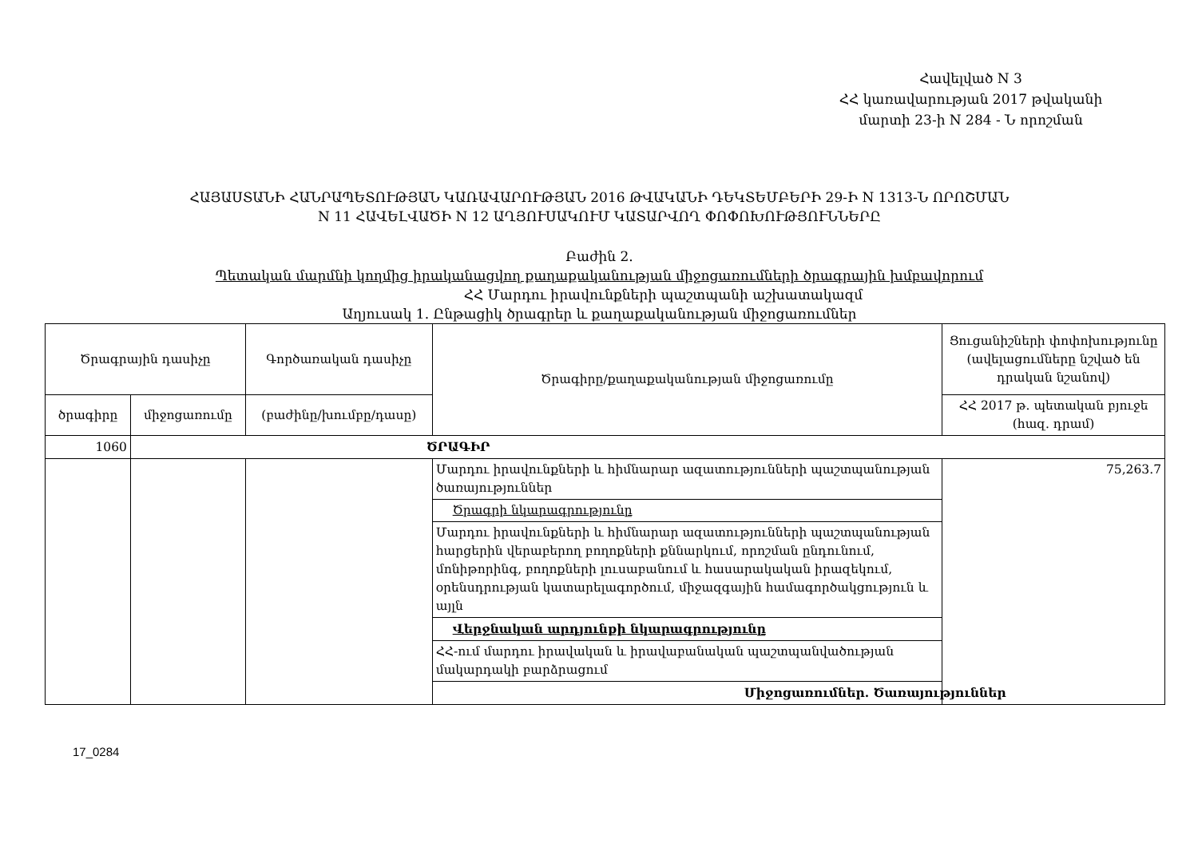Հավելված N 3
ՀՀ կառավարության 2017 թվականի
մարտի 23-ի N 284 - Ն որոշման
ՀԱՅԱՍՏԱՆԻ ՀԱՆՐԱՊԵՏՈՒԹՅԱՆ ԿԱՌԱՎԱՐՈՒԹՅԱՆ 2016 ԹՎԱԿԱՆԻ ԴԵԿՏԵՄԲԵՐԻ 29-Ի N 1313-Ն ՈՐՈՇՄԱՆ
N 11 ՀԱՎԵԼՎԱԾԻ N 12 ԱՂՅՈՒՍԱԿՈՒՄ ԿԱՏԱՐՎՈՂ ՓՈՓՈԽՈՒԹՅՈՒՆՆԵՐԸ
Բաժին 2.
Պետական մարմնի կողմից իրականացվող քաղաքականության միջոցառումների ծրագրային խմբավորում
ՀՀ Մարդու իրավունքների պաշտպանի աշխատակազմ
Աղյուսակ 1. Ընթացիկ ծրագրեր և քաղաքականության միջոցառումներ
| Ծրագրային դասիչը | | Գործառական դասիչը | Ծրագիրը/քաղաքականության միջոցառումը | Ցուցանիշների փոփոխությունը (ավելացումները նշված են դրական նշանով) |
| --- | --- | --- | --- | --- |
| ծրագիրը | միջոցառումը | (բաժինը/խումբը/դասը) | | ՀՀ 2017 թ. պետական բյուջե (հազ. դրամ) |
| 1060 | ԾՐԱԳԻՐ | | | |
| | | | Մարդու իրավունքների և հիմնարար ազատությունների պաշտպանության ծառայություններ | 75,263.7 |
| | | | Ծրագրի նկարագրությունը | |
| | | | Մարդու իրավունքների և հիմնարար ազատությունների պաշտպանության հարցերին վերաբերող բողոքների քննարկում, որոշման ընդունում, մոնիթորինգ, բողոքների լուսաբանում և հասարակական իրազեկում, օրենսդրության կատարելագործում, միջազգային համագործակցություն և այլն | |
| | | | Վերջնական արդյունքի նկարագրությունը | |
| | | | ՀՀ-ում մարդու իրավական և իրավաբանական պաշտպանվածության մակարդակի բարձրացում | |
| | | | Միջոցառումներ. Ծառայություններ | |
17_0284